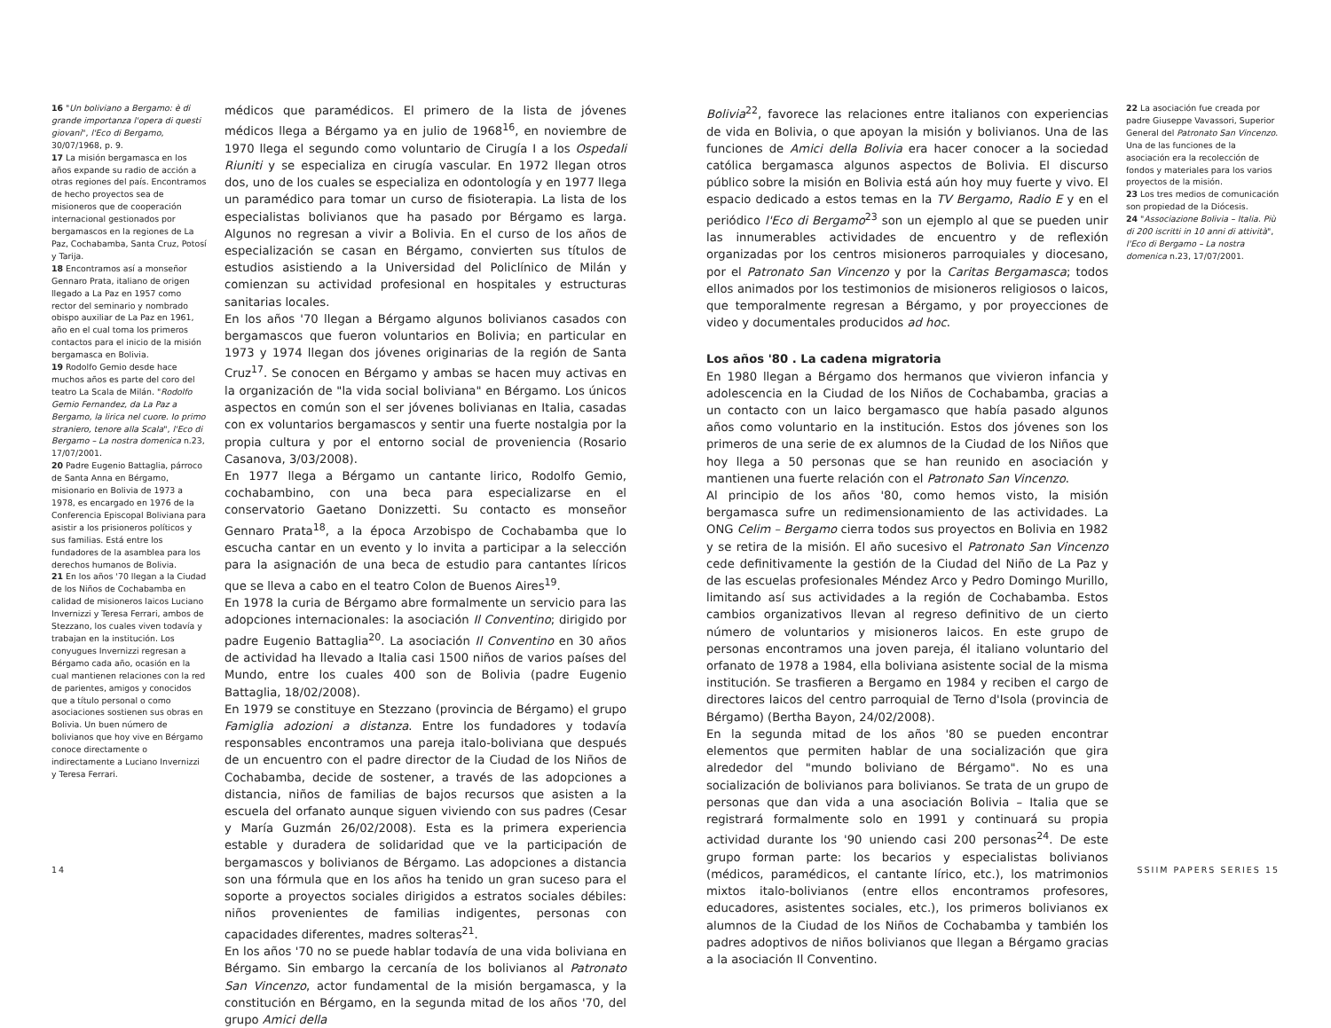16 "Un boliviano a Bergamo: è di grande importanza l'opera di questi giovani", l'Eco di Bergamo, 30/07/1968, p. 9.
17 La misión bergamasca en los años expande su radio de acción a otras regiones del país. Encontramos de hecho proyectos sea de misioneros que de cooperación internacional gestionados por bergamascos en la regiones de La Paz, Cochabamba, Santa Cruz, Potosí y Tarija.
18 Encontramos así a monseñor Gennaro Prata, italiano de origen llegado a La Paz en 1957 como rector del seminario y nombrado obispo auxiliar de La Paz en 1961, año en el cual toma los primeros contactos para el inicio de la misión bergamasca en Bolivia.
19 Rodolfo Gemio desde hace muchos años es parte del coro del teatro La Scala de Milán. "Rodolfo Gemio Fernandez, da La Paz a Bergamo, la lirica nel cuore. Io primo straniero, tenore alla Scala", l'Eco di Bergamo – La nostra domenica n.23, 17/07/2001.
20 Padre Eugenio Battaglia, párroco de Santa Anna en Bérgamo, misionario en Bolivia de 1973 a 1978, es encargado en 1976 de la Conferencia Episcopal Boliviana para asistir a los prisioneros políticos y sus familias. Está entre los fundadores de la asamblea para los derechos humanos de Bolivia.
21 En los años '70 llegan a la Ciudad de los Niños de Cochabamba en calidad de misioneros laicos Luciano Invernizzi y Teresa Ferrari, ambos de Stezzano, los cuales viven todavía y trabajan en la institución. Los conyugues Invernizzi regresan a Bérgamo cada año, ocasión en la cual mantienen relaciones con la red de parientes, amigos y conocidos que a título personal o como asociaciones sostienen sus obras en Bolivia. Un buen número de bolivianos que hoy vive en Bérgamo conoce directamente o indirectamente a Luciano Invernizzi y Teresa Ferrari.
médicos que paramédicos. El primero de la lista de jóvenes médicos llega a Bérgamo ya en julio de 1968<sup>16</sup>, en noviembre de 1970 llega el segundo como voluntario de Cirugía I a los Ospedali Riuniti y se especializa en cirugía vascular. En 1972 llegan otros dos, uno de los cuales se especializa en odontología y en 1977 llega un paramédico para tomar un curso de fisioterapia. La lista de los especialistas bolivianos que ha pasado por Bérgamo es larga. Algunos no regresan a vivir a Bolivia. En el curso de los años de especialización se casan en Bérgamo, convierten sus títulos de estudios asistiendo a la Universidad del Policlínico de Milán y comienzan su actividad profesional en hospitales y estructuras sanitarias locales.
En los años '70 llegan a Bérgamo algunos bolivianos casados con bergamascos que fueron voluntarios en Bolivia; en particular en 1973 y 1974 llegan dos jóvenes originarias de la región de Santa Cruz<sup>17</sup>. Se conocen en Bérgamo y ambas se hacen muy activas en la organización de "la vida social boliviana" en Bérgamo. Los únicos aspectos en común son el ser jóvenes bolivianas en Italia, casadas con ex voluntarios bergamascos y sentir una fuerte nostalgia por la propia cultura y por el entorno social de proveniencia (Rosario Casanova, 3/03/2008).
En 1977 llega a Bérgamo un cantante lirico, Rodolfo Gemio, cochabambino, con una beca para especializarse en el conservatorio Gaetano Donizzetti. Su contacto es monseñor Gennaro Prata<sup>18</sup>, a la época Arzobispo de Cochabamba que lo escucha cantar en un evento y lo invita a participar a la selección para la asignación de una beca de estudio para cantantes líricos que se lleva a cabo en el teatro Colon de Buenos Aires<sup>19</sup>.
En 1978 la curia de Bérgamo abre formalmente un servicio para las adopciones internacionales: la asociación Il Conventino; dirigido por padre Eugenio Battaglia<sup>20</sup>. La asociación Il Conventino en 30 años de actividad ha llevado a Italia casi 1500 niños de varios países del Mundo, entre los cuales 400 son de Bolivia (padre Eugenio Battaglia, 18/02/2008).
En 1979 se constituye en Stezzano (provincia de Bérgamo) el grupo Famiglia adozioni a distanza. Entre los fundadores y todavía responsables encontramos una pareja italo-boliviana que después de un encuentro con el padre director de la Ciudad de los Niños de Cochabamba, decide de sostener, a través de las adopciones a distancia, niños de familias de bajos recursos que asisten a la escuela del orfanato aunque siguen viviendo con sus padres (Cesar y María Guzmán 26/02/2008). Esta es la primera experiencia estable y duradera de solidaridad que ve la participación de bergamascos y bolivianos de Bérgamo. Las adopciones a distancia son una fórmula que en los años ha tenido un gran suceso para el soporte a proyectos sociales dirigidos a estratos sociales débiles: niños provenientes de familias indigentes, personas con capacidades diferentes, madres solteras<sup>21</sup>.
En los años '70 no se puede hablar todavía de una vida boliviana en Bérgamo. Sin embargo la cercanía de los bolivianos al Patronato San Vincenzo, actor fundamental de la misión bergamasca, y la constitución en Bérgamo, en la segunda mitad de los años '70, del grupo Amici della
Bolivia<sup>22</sup>, favorece las relaciones entre italianos con experiencias de vida en Bolivia, o que apoyan la misión y bolivianos. Una de las funciones de Amici della Bolivia era hacer conocer a la sociedad católica bergamasca algunos aspectos de Bolivia. El discurso público sobre la misión en Bolivia está aún hoy muy fuerte y vivo. El espacio dedicado a estos temas en la TV Bergamo, Radio E y en el periódico l'Eco di Bergamo<sup>23</sup> son un ejemplo al que se pueden unir las innumerables actividades de encuentro y de reflexión organizadas por los centros misioneros parroquiales y diocesano, por el Patronato San Vincenzo y por la Caritas Bergamasca; todos ellos animados por los testimonios de misioneros religiosos o laicos, que temporalmente regresan a Bérgamo, y por proyecciones de video y documentales producidos ad hoc.
Los años '80 . La cadena migratoria
En 1980 llegan a Bérgamo dos hermanos que vivieron infancia y adolescencia en la Ciudad de los Niños de Cochabamba, gracias a un contacto con un laico bergamasco que había pasado algunos años como voluntario en la institución. Estos dos jóvenes son los primeros de una serie de ex alumnos de la Ciudad de los Niños que hoy llega a 50 personas que se han reunido en asociación y mantienen una fuerte relación con el Patronato San Vincenzo.
Al principio de los años '80, como hemos visto, la misión bergamasca sufre un redimensionamiento de las actividades. La ONG Celim – Bergamo cierra todos sus proyectos en Bolivia en 1982 y se retira de la misión. El año sucesivo el Patronato San Vincenzo cede definitivamente la gestión de la Ciudad del Niño de La Paz y de las escuelas profesionales Méndez Arco y Pedro Domingo Murillo, limitando así sus actividades a la región de Cochabamba. Estos cambios organizativos llevan al regreso definitivo de un cierto número de voluntarios y misioneros laicos. En este grupo de personas encontramos una joven pareja, él italiano voluntario del orfanato de 1978 a 1984, ella boliviana asistente social de la misma institución. Se trasfieren a Bergamo en 1984 y reciben el cargo de directores laicos del centro parroquial de Terno d'Isola (provincia de Bérgamo) (Bertha Bayon, 24/02/2008).
En la segunda mitad de los años '80 se pueden encontrar elementos que permiten hablar de una socialización que gira alrededor del "mundo boliviano de Bérgamo". No es una socialización de bolivianos para bolivianos. Se trata de un grupo de personas que dan vida a una asociación Bolivia – Italia que se registrará formalmente solo en 1991 y continuará su propia actividad durante los '90 uniendo casi 200 personas<sup>24</sup>. De este grupo forman parte: los becarios y especialistas bolivianos (médicos, paramédicos, el cantante lírico, etc.), los matrimonios mixtos italo-bolivianos (entre ellos encontramos profesores, educadores, asistentes sociales, etc.), los primeros bolivianos ex alumnos de la Ciudad de los Niños de Cochabamba y también los padres adoptivos de niños bolivianos que llegan a Bérgamo gracias a la asociación Il Conventino.
22 La asociación fue creada por padre Giuseppe Vavassori, Superior General del Patronato San Vincenzo. Una de las funciones de la asociación era la recolección de fondos y materiales para los varios proyectos de la misión.
23 Los tres medios de comunicación son propiedad de la Diócesis.
24 "Associazione Bolivia – Italia. Più di 200 iscritti in 10 anni di attività", l'Eco di Bergamo – La nostra domenica n.23, 17/07/2001.
14 SSIIM PAPERS SERIES 15